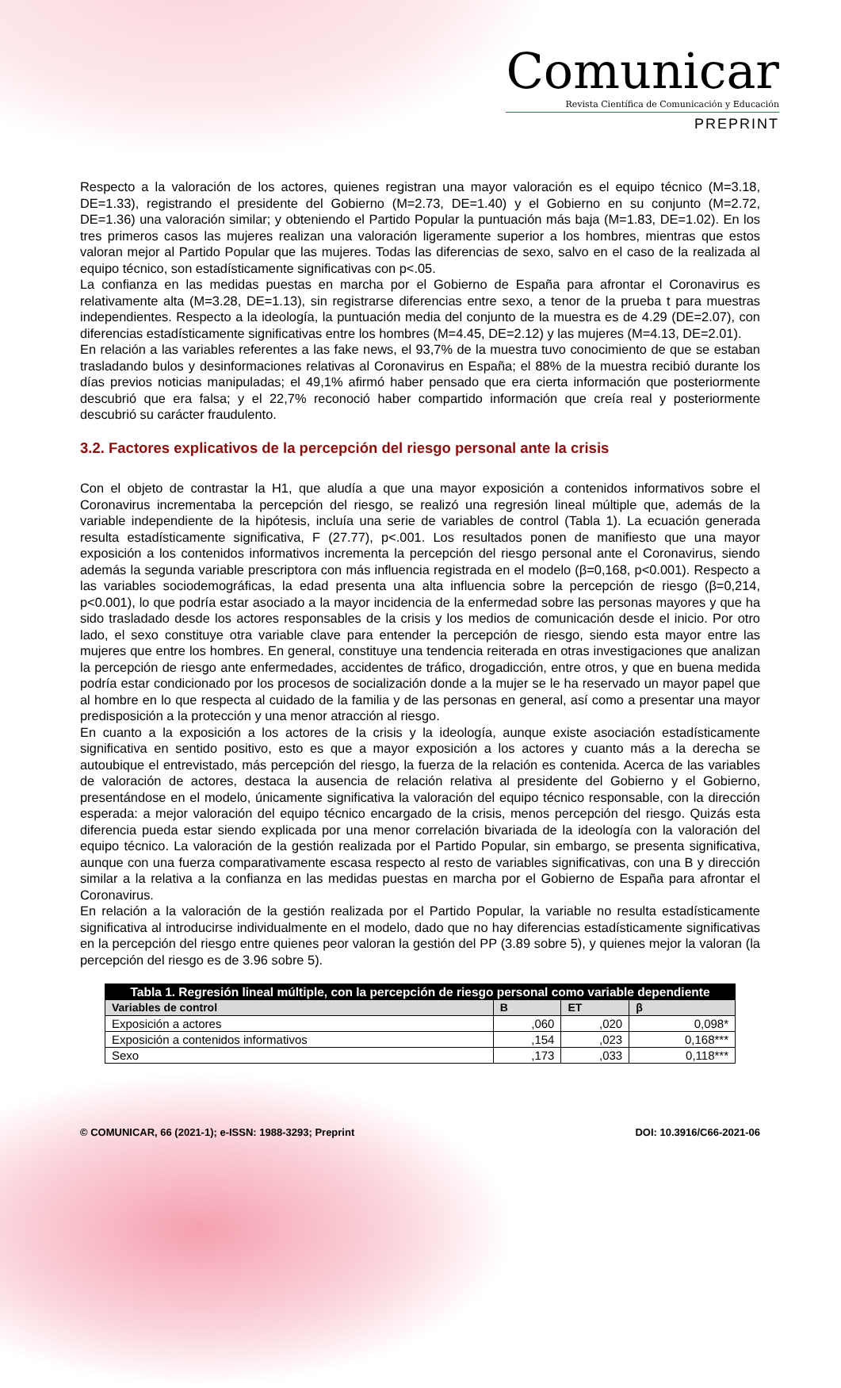Comunicar
Revista Científica de Comunicación y Educación
PREPRINT
Respecto a la valoración de los actores, quienes registran una mayor valoración es el equipo técnico (M=3.18, DE=1.33), registrando el presidente del Gobierno (M=2.73, DE=1.40) y el Gobierno en su conjunto (M=2.72, DE=1.36) una valoración similar; y obteniendo el Partido Popular la puntuación más baja (M=1.83, DE=1.02). En los tres primeros casos las mujeres realizan una valoración ligeramente superior a los hombres, mientras que estos valoran mejor al Partido Popular que las mujeres. Todas las diferencias de sexo, salvo en el caso de la realizada al equipo técnico, son estadísticamente significativas con p<.05.
La confianza en las medidas puestas en marcha por el Gobierno de España para afrontar el Coronavirus es relativamente alta (M=3.28, DE=1.13), sin registrarse diferencias entre sexo, a tenor de la prueba t para muestras independientes. Respecto a la ideología, la puntuación media del conjunto de la muestra es de 4.29 (DE=2.07), con diferencias estadísticamente significativas entre los hombres (M=4.45, DE=2.12) y las mujeres (M=4.13, DE=2.01).
En relación a las variables referentes a las fake news, el 93,7% de la muestra tuvo conocimiento de que se estaban trasladando bulos y desinformaciones relativas al Coronavirus en España; el 88% de la muestra recibió durante los días previos noticias manipuladas; el 49,1% afirmó haber pensado que era cierta información que posteriormente descubrió que era falsa; y el 22,7% reconoció haber compartido información que creía real y posteriormente descubrió su carácter fraudulento.
3.2. Factores explicativos de la percepción del riesgo personal ante la crisis
Con el objeto de contrastar la H1, que aludía a que una mayor exposición a contenidos informativos sobre el Coronavirus incrementaba la percepción del riesgo, se realizó una regresión lineal múltiple que, además de la variable independiente de la hipótesis, incluía una serie de variables de control (Tabla 1). La ecuación generada resulta estadísticamente significativa, F (27.77), p<.001. Los resultados ponen de manifiesto que una mayor exposición a los contenidos informativos incrementa la percepción del riesgo personal ante el Coronavirus, siendo además la segunda variable prescriptora con más influencia registrada en el modelo (β=0,168, p<0.001). Respecto a las variables sociodemográficas, la edad presenta una alta influencia sobre la percepción de riesgo (β=0,214, p<0.001), lo que podría estar asociado a la mayor incidencia de la enfermedad sobre las personas mayores y que ha sido trasladado desde los actores responsables de la crisis y los medios de comunicación desde el inicio. Por otro lado, el sexo constituye otra variable clave para entender la percepción de riesgo, siendo esta mayor entre las mujeres que entre los hombres. En general, constituye una tendencia reiterada en otras investigaciones que analizan la percepción de riesgo ante enfermedades, accidentes de tráfico, drogadicción, entre otros, y que en buena medida podría estar condicionado por los procesos de socialización donde a la mujer se le ha reservado un mayor papel que al hombre en lo que respecta al cuidado de la familia y de las personas en general, así como a presentar una mayor predisposición a la protección y una menor atracción al riesgo.
En cuanto a la exposición a los actores de la crisis y la ideología, aunque existe asociación estadísticamente significativa en sentido positivo, esto es que a mayor exposición a los actores y cuanto más a la derecha se autoubique el entrevistado, más percepción del riesgo, la fuerza de la relación es contenida. Acerca de las variables de valoración de actores, destaca la ausencia de relación relativa al presidente del Gobierno y el Gobierno, presentándose en el modelo, únicamente significativa la valoración del equipo técnico responsable, con la dirección esperada: a mejor valoración del equipo técnico encargado de la crisis, menos percepción del riesgo. Quizás esta diferencia pueda estar siendo explicada por una menor correlación bivariada de la ideología con la valoración del equipo técnico. La valoración de la gestión realizada por el Partido Popular, sin embargo, se presenta significativa, aunque con una fuerza comparativamente escasa respecto al resto de variables significativas, con una B y dirección similar a la relativa a la confianza en las medidas puestas en marcha por el Gobierno de España para afrontar el Coronavirus.
En relación a la valoración de la gestión realizada por el Partido Popular, la variable no resulta estadísticamente significativa al introducirse individualmente en el modelo, dado que no hay diferencias estadísticamente significativas en la percepción del riesgo entre quienes peor valoran la gestión del PP (3.89 sobre 5), y quienes mejor la valoran (la percepción del riesgo es de 3.96 sobre 5).
| Tabla 1. Regresión lineal múltiple, con la percepción de riesgo personal como variable dependiente | | | |
| Variables de control | B | ET | β |
| Exposición a actores | ,060 | ,020 | 0,098* |
| Exposición a contenidos informativos | ,154 | ,023 | 0,168*** |
| Sexo | ,173 | ,033 | 0,118*** |
© COMUNICAR, 66 (2021-1); e-ISSN: 1988-3293; Preprint DOI: 10.3916/C66-2021-06